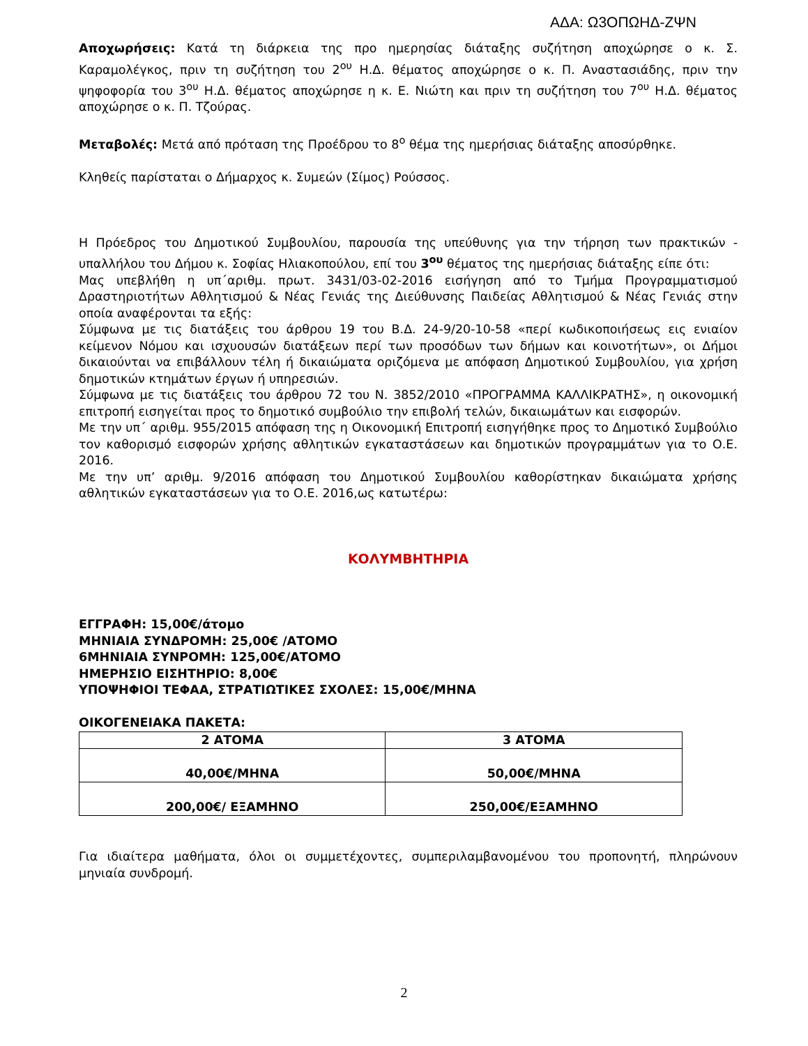ΑΔΑ: Ω3ΟΠΩΗΔ-ΖΨΝ
Αποχωρήσεις: Κατά τη διάρκεια της προ ημερησίας διάταξης συζήτηση αποχώρησε ο κ. Σ. Καραμολέγκος, πριν τη συζήτηση του 2<sup>ου</sup> Η.Δ. θέματος αποχώρησε ο κ. Π. Αναστασιάδης, πριν την ψηφοφορία του 3<sup>ου</sup> Η.Δ. θέματος αποχώρησε η κ. Ε. Νιώτη και πριν τη συζήτηση του 7<sup>ου</sup> Η.Δ. θέματος αποχώρησε ο κ. Π. Τζούρας.
Μεταβολές: Μετά από πρόταση της Προέδρου το 8<sup>ο</sup> θέμα της ημερήσιας διάταξης αποσύρθηκε.
Κληθείς παρίσταται ο Δήμαρχος κ. Συμεών (Σίμος) Ρούσσος.
Η Πρόεδρος του Δημοτικού Συμβουλίου, παρουσία της υπεύθυνης για την τήρηση των πρακτικών - υπαλλήλου του Δήμου κ. Σοφίας Ηλιακοπούλου, επί του 3<sup>ου</sup> θέματος της ημερήσιας διάταξης είπε ότι:
Μας υπεβλήθη η υπ΄αριθμ. πρωτ. 3431/03-02-2016 εισήγηση από το Τμήμα Προγραμματισμού Δραστηριοτήτων Αθλητισμού & Νέας Γενιάς της Διεύθυνσης Παιδείας Αθλητισμού & Νέας Γενιάς στην οποία αναφέρονται τα εξής:
Σύμφωνα με τις διατάξεις του άρθρου 19 του Β.Δ. 24-9/20-10-58 «περί κωδικοποιήσεως εις ενιαίον κείμενον Νόμου και ισχυουσών διατάξεων περί των προσόδων των δήμων και κοινοτήτων», οι Δήμοι δικαιούνται να επιβάλλουν τέλη ή δικαιώματα οριζόμενα με απόφαση Δημοτικού Συμβουλίου, για χρήση δημοτικών κτημάτων έργων ή υπηρεσιών.
Σύμφωνα με τις διατάξεις του άρθρου 72 του Ν. 3852/2010 «ΠΡΟΓΡΑΜΜΑ ΚΑΛΛΙΚΡΑΤΗΣ», η οικονομική επιτροπή εισηγείται προς το δημοτικό συμβούλιο την επιβολή τελών, δικαιωμάτων και εισφορών.
Με την υπ΄ αριθμ. 955/2015 απόφαση της η Οικονομική Επιτροπή εισηγήθηκε προς το Δημοτικό Συμβούλιο τον καθορισμό εισφορών χρήσης αθλητικών εγκαταστάσεων και δημοτικών προγραμμάτων για το Ο.Ε. 2016.
Με την υπ’ αριθμ. 9/2016 απόφαση του Δημοτικού Συμβουλίου καθορίστηκαν δικαιώματα χρήσης αθλητικών εγκαταστάσεων για το Ο.Ε. 2016,ως κατωτέρω:
ΚΟΛΥΜΒΗΤΗΡΙΑ
ΕΓΓΡΑΦΗ: 15,00€/άτομο
ΜΗΝΙΑΙΑ ΣΥΝΔΡΟΜΗ: 25,00€ /ΑΤΟΜΟ
6ΜΗΝΙΑΙΑ ΣΥΝΡΟΜΗ: 125,00€/ΑΤΟΜΟ
ΗΜΕΡΗΣΙΟ ΕΙΣΗΤΗΡΙΟ: 8,00€
ΥΠΟΨΗΦΙΟΙ ΤΕΦΑΑ, ΣΤΡΑΤΙΩΤΙΚΕΣ ΣΧΟΛΕΣ: 15,00€/ΜΗΝΑ
ΟΙΚΟΓΕΝΕΙΑΚΑ ΠΑΚΕΤΑ:
| 2 ΑΤΟΜΑ | 3 ΑΤΟΜΑ |
| --- | --- |
| 40,00€/ΜΗΝΑ | 50,00€/ΜΗΝΑ |
| 200,00€/ ΕΞΑΜΗΝΟ | 250,00€/ΕΞΑΜΗΝΟ |
Για ιδιαίτερα μαθήματα, όλοι οι συμμετέχοντες, συμπεριλαμβανομένου του προπονητή, πληρώνουν μηνιαία συνδρομή.
2